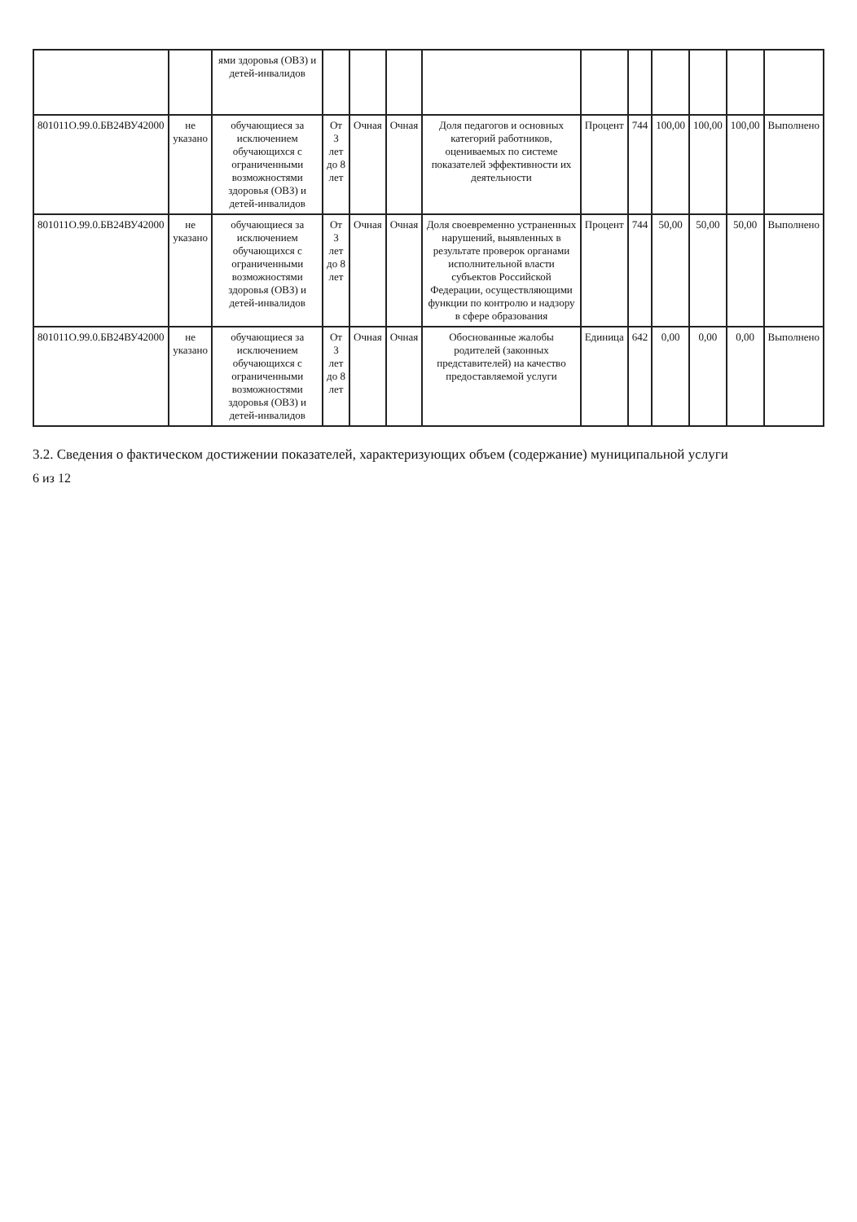| | | ями здоровья (ОВЗ) и детей-инвалидов | | | | | | | | | | |
| 801011О.99.0.БВ24ВУ42000 | не указано | обучающиеся за исключением обучающихся с ограниченными возможностями здоровья (ОВЗ) и детей-инвалидов | От 3 лет до 8 лет | Очная | Очная | Доля педагогов и основных категорий работников, оцениваемых по системе показателей эффективности их деятельности | Процент | 744 | 100,00 | 100,00 | 100,00 | Выполнено |
| 801011О.99.0.БВ24ВУ42000 | не указано | обучающиеся за исключением обучающихся с ограниченными возможностями здоровья (ОВЗ) и детей-инвалидов | От 3 лет до 8 лет | Очная | Очная | Доля своевременно устраненных нарушений, выявленных в результате проверок органами исполнительной власти субъектов Российской Федерации, осуществляющими функции по контролю и надзору в сфере образования | Процент | 744 | 50,00 | 50,00 | 50,00 | Выполнено |
| 801011О.99.0.БВ24ВУ42000 | не указано | обучающиеся за исключением обучающихся с ограниченными возможностями здоровья (ОВЗ) и детей-инвалидов | От 3 лет до 8 лет | Очная | Очная | Обоснованные жалобы родителей (законных представителей) на качество предоставляемой услуги | Единица | 642 | 0,00 | 0,00 | 0,00 | Выполнено |
3.2. Сведения о фактическом достижении показателей, характеризующих объем (содержание) муниципальной услуги
6 из 12